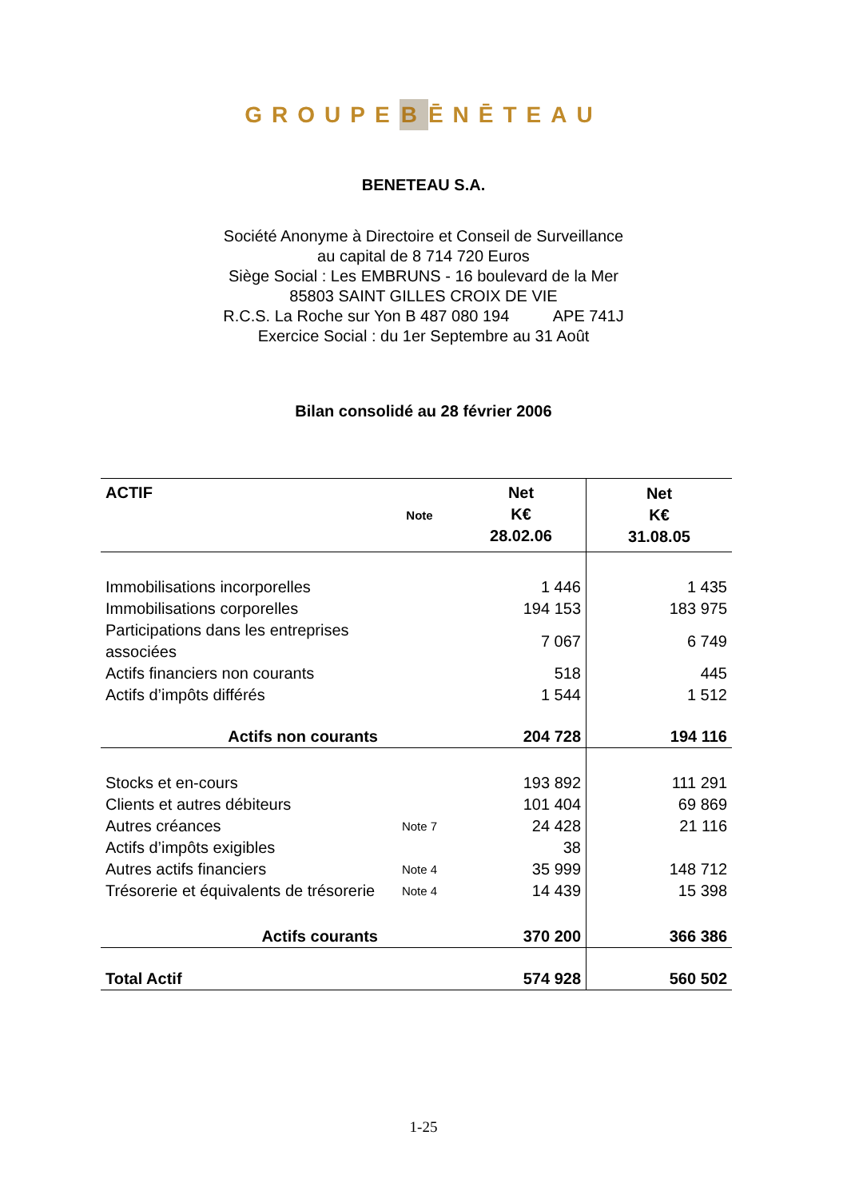GROUPEBĒNĒTEAU
BENETEAU S.A.
Société Anonyme à Directoire et Conseil de Surveillance
au capital de 8 714 720 Euros
Siège Social : Les EMBRUNS - 16 boulevard de la Mer
85803 SAINT GILLES CROIX DE VIE
R.C.S. La Roche sur Yon B 487 080 194 APE 741J
Exercice Social : du 1er Septembre au 31 Août
Bilan consolidé au 28 février 2006
| ACTIF | Note | Net K€ 28.02.06 | Net K€ 31.08.05 |
| --- | --- | --- | --- |
| Immobilisations incorporelles | | 1 446 | 1 435 |
| Immobilisations corporelles | | 194 153 | 183 975 |
| Participations dans les entreprises associées | | 7 067 | 6 749 |
| Actifs financiers non courants | | 518 | 445 |
| Actifs d’impôts différés | | 1 544 | 1 512 |
| Actifs non courants | | 204 728 | 194 116 |
| Stocks et en-cours | | 193 892 | 111 291 |
| Clients et autres débiteurs | | 101 404 | 69 869 |
| Autres créances | Note 7 | 24 428 | 21 116 |
| Actifs d’impôts exigibles | | 38 | |
| Autres actifs financiers | Note 4 | 35 999 | 148 712 |
| Trésorerie et équivalents de trésorerie | Note 4 | 14 439 | 15 398 |
| Actifs courants | | 370 200 | 366 386 |
| Total Actif | | 574 928 | 560 502 |
1-25